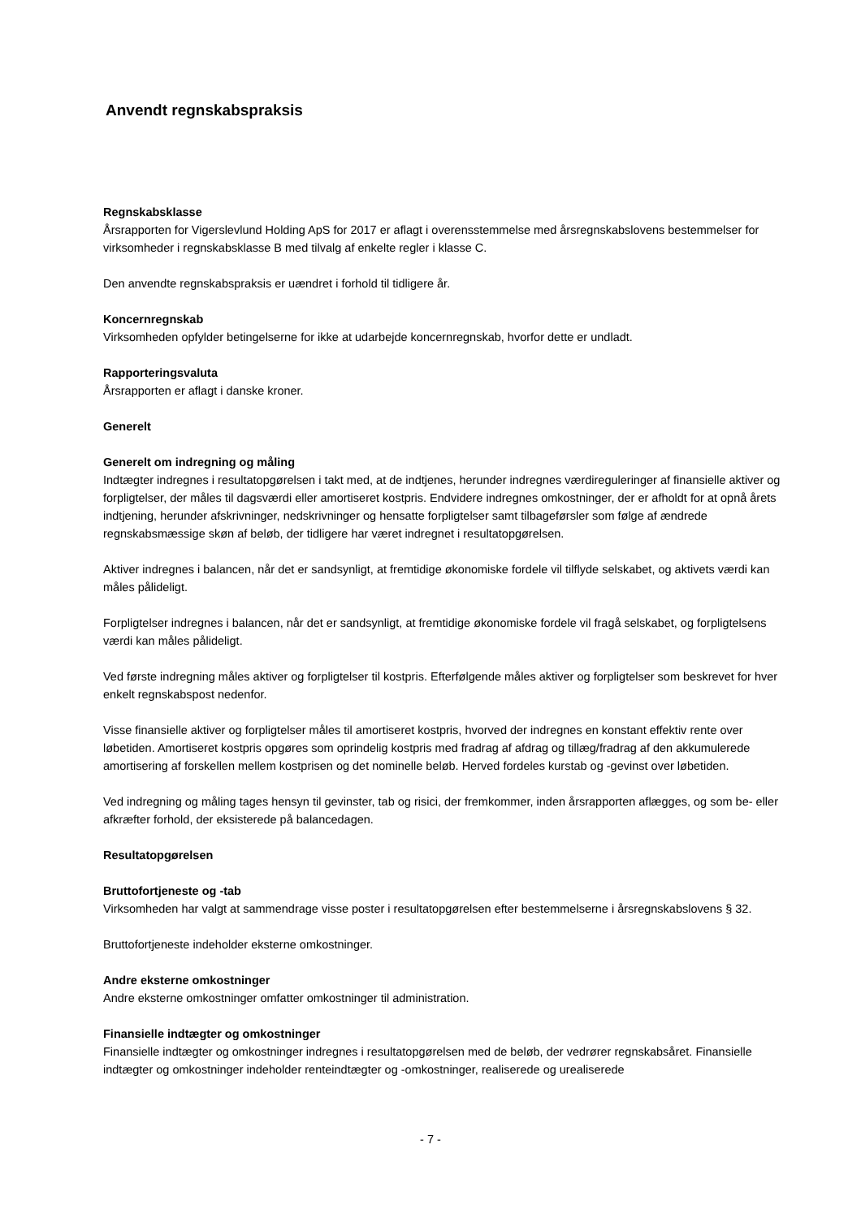Anvendt regnskabspraksis
Regnskabsklasse
Årsrapporten for Vigerslevlund Holding ApS for 2017 er aflagt i overensstemmelse med årsregnskabslovens bestemmelser for virksomheder i regnskabsklasse B med tilvalg af enkelte regler i klasse C.
Den anvendte regnskabspraksis er uændret i forhold til tidligere år.
Koncernregnskab
Virksomheden opfylder betingelserne for ikke at udarbejde koncernregnskab, hvorfor dette er undladt.
Rapporteringsvaluta
Årsrapporten er aflagt i danske kroner.
Generelt
Generelt om indregning og måling
Indtægter indregnes i resultatopgørelsen i takt med, at de indtjenes, herunder indregnes værdireguleringer af finansielle aktiver og forpligtelser, der måles til dagsværdi eller amortiseret kostpris. Endvidere indregnes omkostninger, der er afholdt for at opnå årets indtjening, herunder afskrivninger, nedskrivninger og hensatte forpligtelser samt tilbageførsler som følge af ændrede regnskabsmæssige skøn af beløb, der tidligere har været indregnet i resultatopgørelsen.
Aktiver indregnes i balancen, når det er sandsynligt, at fremtidige økonomiske fordele vil tilflyde selskabet, og aktivets værdi kan måles pålideligt.
Forpligtelser indregnes i balancen, når det er sandsynligt, at fremtidige økonomiske fordele vil fragå selskabet, og forpligtelsens værdi kan måles pålideligt.
Ved første indregning måles aktiver og forpligtelser til kostpris. Efterfølgende måles aktiver og forpligtelser som beskrevet for hver enkelt regnskabspost nedenfor.
Visse finansielle aktiver og forpligtelser måles til amortiseret kostpris, hvorved der indregnes en konstant effektiv rente over løbetiden. Amortiseret kostpris opgøres som oprindelig kostpris med fradrag af afdrag og tillæg/fradrag af den akkumulerede amortisering af forskellen mellem kostprisen og det nominelle beløb. Herved fordeles kurstab og -gevinst over løbetiden.
Ved indregning og måling tages hensyn til gevinster, tab og risici, der fremkommer, inden årsrapporten aflægges, og som be- eller afkræfter forhold, der eksisterede på balancedagen.
Resultatopgørelsen
Bruttofortjeneste og -tab
Virksomheden har valgt at sammendrage visse poster i resultatopgørelsen efter bestemmelserne i årsregnskabslovens § 32.
Bruttofortjeneste indeholder eksterne omkostninger.
Andre eksterne omkostninger
Andre eksterne omkostninger omfatter omkostninger til administration.
Finansielle indtægter og omkostninger
Finansielle indtægter og omkostninger indregnes i resultatopgørelsen med de beløb, der vedrører regnskabsåret. Finansielle indtægter og omkostninger indeholder renteindtægter og -omkostninger, realiserede og urealiserede
- 7 -